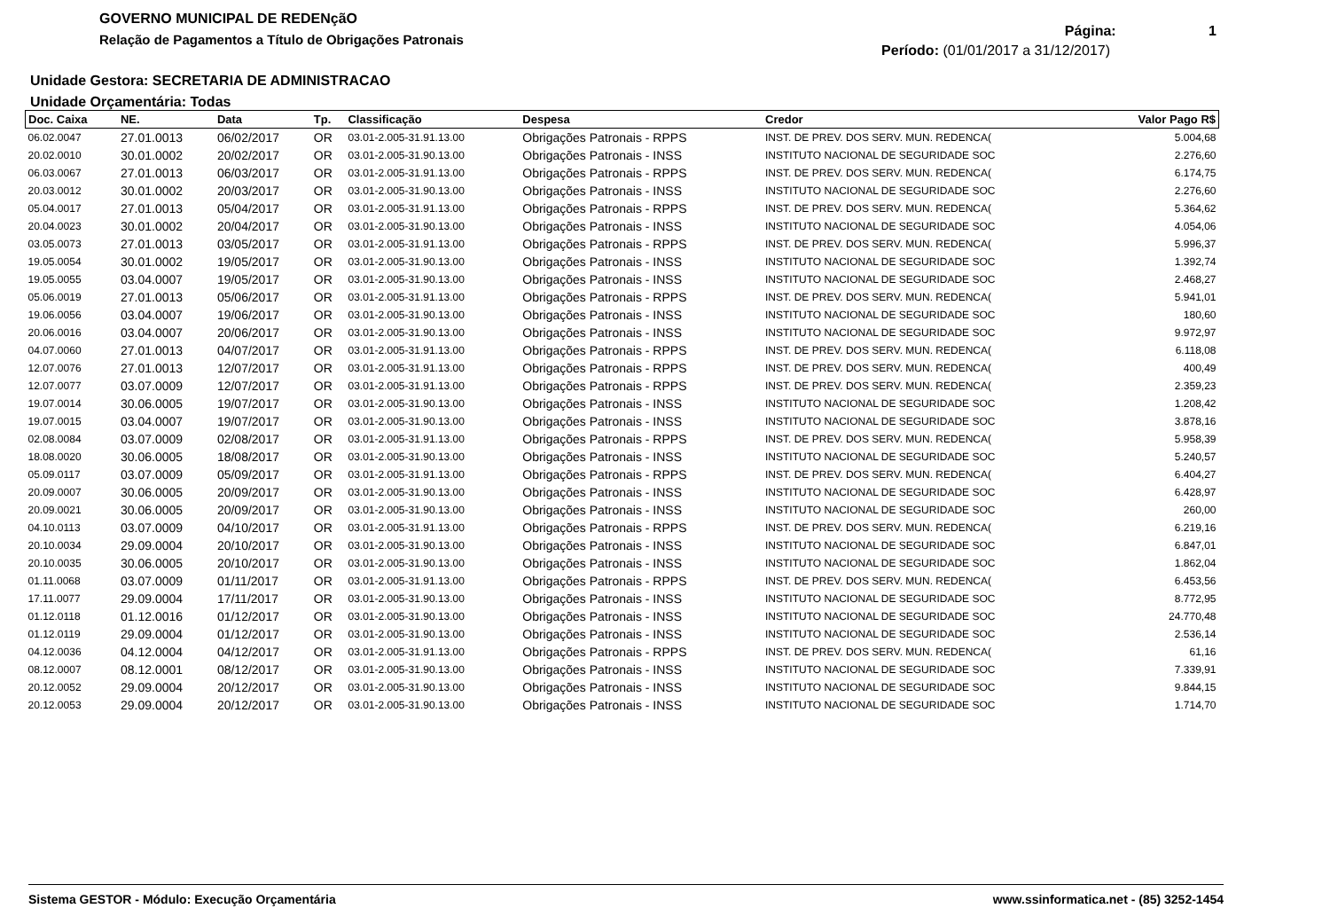GOVERNO MUNICIPAL DE REDENçãO
Relação de Pagamentos a Título de Obrigações Patronais
Página: 1
Período: (01/01/2017 a 31/12/2017)
Unidade Gestora: SECRETARIA DE ADMINISTRACAO
Unidade Orçamentária: Todas
| Doc. Caixa | NE. | Data | Tp. | Classificação | Despesa | Credor | Valor Pago R$ |
| --- | --- | --- | --- | --- | --- | --- | --- |
| 06.02.0047 | 27.01.0013 | 06/02/2017 | OR | 03.01-2.005-31.91.13.00 | Obrigações Patronais - RPPS | INST. DE PREV. DOS SERV. MUN. REDENCA( | 5.004,68 |
| 20.02.0010 | 30.01.0002 | 20/02/2017 | OR | 03.01-2.005-31.90.13.00 | Obrigações Patronais - INSS | INSTITUTO NACIONAL DE SEGURIDADE SOC | 2.276,60 |
| 06.03.0067 | 27.01.0013 | 06/03/2017 | OR | 03.01-2.005-31.91.13.00 | Obrigações Patronais - RPPS | INST. DE PREV. DOS SERV. MUN. REDENCA( | 6.174,75 |
| 20.03.0012 | 30.01.0002 | 20/03/2017 | OR | 03.01-2.005-31.90.13.00 | Obrigações Patronais - INSS | INSTITUTO NACIONAL DE SEGURIDADE SOC | 2.276,60 |
| 05.04.0017 | 27.01.0013 | 05/04/2017 | OR | 03.01-2.005-31.91.13.00 | Obrigações Patronais - RPPS | INST. DE PREV. DOS SERV. MUN. REDENCA( | 5.364,62 |
| 20.04.0023 | 30.01.0002 | 20/04/2017 | OR | 03.01-2.005-31.90.13.00 | Obrigações Patronais - INSS | INSTITUTO NACIONAL DE SEGURIDADE SOC | 4.054,06 |
| 03.05.0073 | 27.01.0013 | 03/05/2017 | OR | 03.01-2.005-31.91.13.00 | Obrigações Patronais - RPPS | INST. DE PREV. DOS SERV. MUN. REDENCA( | 5.996,37 |
| 19.05.0054 | 30.01.0002 | 19/05/2017 | OR | 03.01-2.005-31.90.13.00 | Obrigações Patronais - INSS | INSTITUTO NACIONAL DE SEGURIDADE SOC | 1.392,74 |
| 19.05.0055 | 03.04.0007 | 19/05/2017 | OR | 03.01-2.005-31.90.13.00 | Obrigações Patronais - INSS | INSTITUTO NACIONAL DE SEGURIDADE SOC | 2.468,27 |
| 05.06.0019 | 27.01.0013 | 05/06/2017 | OR | 03.01-2.005-31.91.13.00 | Obrigações Patronais - RPPS | INST. DE PREV. DOS SERV. MUN. REDENCA( | 5.941,01 |
| 19.06.0056 | 03.04.0007 | 19/06/2017 | OR | 03.01-2.005-31.90.13.00 | Obrigações Patronais - INSS | INSTITUTO NACIONAL DE SEGURIDADE SOC | 180,60 |
| 20.06.0016 | 03.04.0007 | 20/06/2017 | OR | 03.01-2.005-31.90.13.00 | Obrigações Patronais - INSS | INSTITUTO NACIONAL DE SEGURIDADE SOC | 9.972,97 |
| 04.07.0060 | 27.01.0013 | 04/07/2017 | OR | 03.01-2.005-31.91.13.00 | Obrigações Patronais - RPPS | INST. DE PREV. DOS SERV. MUN. REDENCA( | 6.118,08 |
| 12.07.0076 | 27.01.0013 | 12/07/2017 | OR | 03.01-2.005-31.91.13.00 | Obrigações Patronais - RPPS | INST. DE PREV. DOS SERV. MUN. REDENCA( | 400,49 |
| 12.07.0077 | 03.07.0009 | 12/07/2017 | OR | 03.01-2.005-31.91.13.00 | Obrigações Patronais - RPPS | INST. DE PREV. DOS SERV. MUN. REDENCA( | 2.359,23 |
| 19.07.0014 | 30.06.0005 | 19/07/2017 | OR | 03.01-2.005-31.90.13.00 | Obrigações Patronais - INSS | INSTITUTO NACIONAL DE SEGURIDADE SOC | 1.208,42 |
| 19.07.0015 | 03.04.0007 | 19/07/2017 | OR | 03.01-2.005-31.90.13.00 | Obrigações Patronais - INSS | INSTITUTO NACIONAL DE SEGURIDADE SOC | 3.878,16 |
| 02.08.0084 | 03.07.0009 | 02/08/2017 | OR | 03.01-2.005-31.91.13.00 | Obrigações Patronais - RPPS | INST. DE PREV. DOS SERV. MUN. REDENCA( | 5.958,39 |
| 18.08.0020 | 30.06.0005 | 18/08/2017 | OR | 03.01-2.005-31.90.13.00 | Obrigações Patronais - INSS | INSTITUTO NACIONAL DE SEGURIDADE SOC | 5.240,57 |
| 05.09.0117 | 03.07.0009 | 05/09/2017 | OR | 03.01-2.005-31.91.13.00 | Obrigações Patronais - RPPS | INST. DE PREV. DOS SERV. MUN. REDENCA( | 6.404,27 |
| 20.09.0007 | 30.06.0005 | 20/09/2017 | OR | 03.01-2.005-31.90.13.00 | Obrigações Patronais - INSS | INSTITUTO NACIONAL DE SEGURIDADE SOC | 6.428,97 |
| 20.09.0021 | 30.06.0005 | 20/09/2017 | OR | 03.01-2.005-31.90.13.00 | Obrigações Patronais - INSS | INSTITUTO NACIONAL DE SEGURIDADE SOC | 260,00 |
| 04.10.0113 | 03.07.0009 | 04/10/2017 | OR | 03.01-2.005-31.91.13.00 | Obrigações Patronais - RPPS | INST. DE PREV. DOS SERV. MUN. REDENCA( | 6.219,16 |
| 20.10.0034 | 29.09.0004 | 20/10/2017 | OR | 03.01-2.005-31.90.13.00 | Obrigações Patronais - INSS | INSTITUTO NACIONAL DE SEGURIDADE SOC | 6.847,01 |
| 20.10.0035 | 30.06.0005 | 20/10/2017 | OR | 03.01-2.005-31.90.13.00 | Obrigações Patronais - INSS | INSTITUTO NACIONAL DE SEGURIDADE SOC | 1.862,04 |
| 01.11.0068 | 03.07.0009 | 01/11/2017 | OR | 03.01-2.005-31.91.13.00 | Obrigações Patronais - RPPS | INST. DE PREV. DOS SERV. MUN. REDENCA( | 6.453,56 |
| 17.11.0077 | 29.09.0004 | 17/11/2017 | OR | 03.01-2.005-31.90.13.00 | Obrigações Patronais - INSS | INSTITUTO NACIONAL DE SEGURIDADE SOC | 8.772,95 |
| 01.12.0118 | 01.12.0016 | 01/12/2017 | OR | 03.01-2.005-31.90.13.00 | Obrigações Patronais - INSS | INSTITUTO NACIONAL DE SEGURIDADE SOC | 24.770,48 |
| 01.12.0119 | 29.09.0004 | 01/12/2017 | OR | 03.01-2.005-31.90.13.00 | Obrigações Patronais - INSS | INSTITUTO NACIONAL DE SEGURIDADE SOC | 2.536,14 |
| 04.12.0036 | 04.12.0004 | 04/12/2017 | OR | 03.01-2.005-31.91.13.00 | Obrigações Patronais - RPPS | INST. DE PREV. DOS SERV. MUN. REDENCA( | 61,16 |
| 08.12.0007 | 08.12.0001 | 08/12/2017 | OR | 03.01-2.005-31.90.13.00 | Obrigações Patronais - INSS | INSTITUTO NACIONAL DE SEGURIDADE SOC | 7.339,91 |
| 20.12.0052 | 29.09.0004 | 20/12/2017 | OR | 03.01-2.005-31.90.13.00 | Obrigações Patronais - INSS | INSTITUTO NACIONAL DE SEGURIDADE SOC | 9.844,15 |
| 20.12.0053 | 29.09.0004 | 20/12/2017 | OR | 03.01-2.005-31.90.13.00 | Obrigações Patronais - INSS | INSTITUTO NACIONAL DE SEGURIDADE SOC | 1.714,70 |
Sistema GESTOR - Módulo: Execução Orçamentária www.ssinformatica.net - (85) 3252-1454